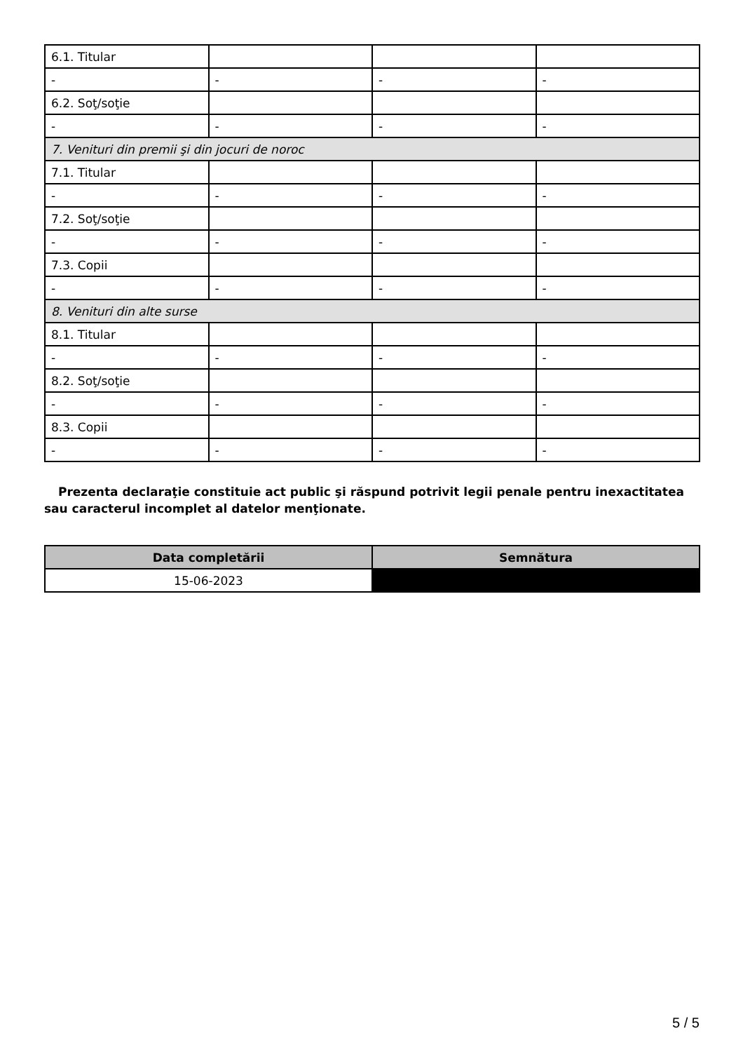| 6.1. Titular | | | |
| - | - | - | - |
| 6.2. Soţ/soţie | | | |
| - | - | - | - |
| 7. Venituri din premii şi din jocuri de noroc | | | |
| 7.1. Titular | | | |
| - | - | - | - |
| 7.2. Soţ/soţie | | | |
| - | - | - | - |
| 7.3. Copii | | | |
| - | - | - | - |
| 8. Venituri din alte surse | | | |
| 8.1. Titular | | | |
| - | - | - | - |
| 8.2. Soţ/soţie | | | |
| - | - | - | - |
| 8.3. Copii | | | |
| - | - | - | - |
Prezenta declaraţie constituie act public şi răspund potrivit legii penale pentru inexactitatea sau caracterul incomplet al datelor menţionate.
| Data completării | Semnătura |
| --- | --- |
| 15-06-2023 | |
5 / 5